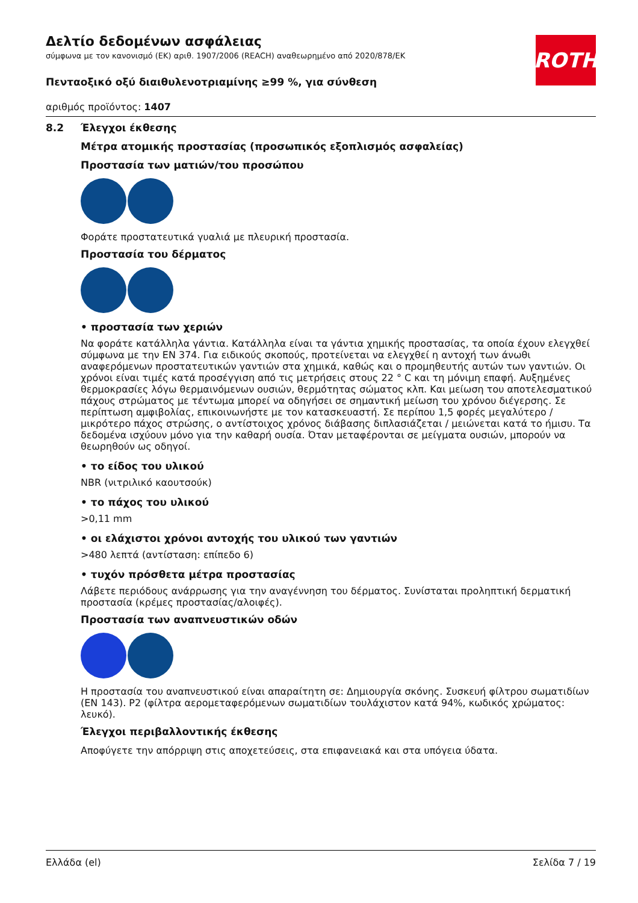ROTH
Δελτίο δεδομένων ασφάλειας
σύμφωνα με τον κανονισμό (ΕΚ) αριθ. 1907/2006 (REACH) αναθεωρημένο από 2020/878/ΕΚ
Πενταοξικό οξύ διαιθυλενοτριαμίνης ≥99 %, για σύνθεση
αριθμός προϊόντος: 1407
8.2 Έλεγχοι έκθεσης
Μέτρα ατομικής προστασίας (προσωπικός εξοπλισμός ασφαλείας)
Προστασία των ματιών/του προσώπου
Φοράτε προστατευτικά γυαλιά με πλευρική προστασία.
Προστασία του δέρματος
• προστασία των χεριών
Να φοράτε κατάλληλα γάντια. Κατάλληλα είναι τα γάντια χημικής προστασίας, τα οποία έχουν ελεγχθεί σύμφωνα με την EN 374. Για ειδικούς σκοπούς, προτείνεται να ελεγχθεί η αντοχή των άνωθι αναφερόμενων προστατευτικών γαντιών στα χημικά, καθώς και ο προμηθευτής αυτών των γαντιών. Οι χρόνοι είναι τιμές κατά προσέγγιση από τις μετρήσεις στους 22 ° C και τη μόνιμη επαφή. Αυξημένες θερμοκρασίες λόγω θερμαινόμενων ουσιών, θερμότητας σώματος κλπ. Και μείωση του αποτελεσματικού πάχους στρώματος με τέντωμα μπορεί να οδηγήσει σε σημαντική μείωση του χρόνου διέγερσης. Σε περίπτωση αμφιβολίας, επικοινωνήστε με τον κατασκευαστή. Σε περίπου 1,5 φορές μεγαλύτερο / μικρότερο πάχος στρώσης, ο αντίστοιχος χρόνος διάβασης διπλασιάζεται / μειώνεται κατά το ήμισυ. Τα δεδομένα ισχύουν μόνο για την καθαρή ουσία. Όταν μεταφέρονται σε μείγματα ουσιών, μπορούν να θεωρηθούν ως οδηγοί.
• το είδος του υλικού
NBR (νιτριλικό καουτσούκ)
• το πάχος του υλικού
>0,11 mm
• οι ελάχιστοι χρόνοι αντοχής του υλικού των γαντιών
>480 λεπτά (αντίσταση: επίπεδο 6)
• τυχόν πρόσθετα μέτρα προστασίας
Λάβετε περιόδους ανάρρωσης για την αναγέννηση του δέρματος. Συνίσταται προληπτική δερματική προστασία (κρέμες προστασίας/αλοιφές).
Προστασία των αναπνευστικών οδών
Η προστασία του αναπνευστικού είναι απαραίτητη σε: Δημιουργία σκόνης. Συσκευή φίλτρου σωματιδίων (EN 143). P2 (φίλτρα αερομεταφερόμενων σωματιδίων τουλάχιστον κατά 94%, κωδικός χρώματος: λευκό).
Έλεγχοι περιβαλλοντικής έκθεσης
Αποφύγετε την απόρριψη στις αποχετεύσεις, στα επιφανειακά και στα υπόγεια ύδατα.
Ελλάδα (el) Σελίδα 7 / 19